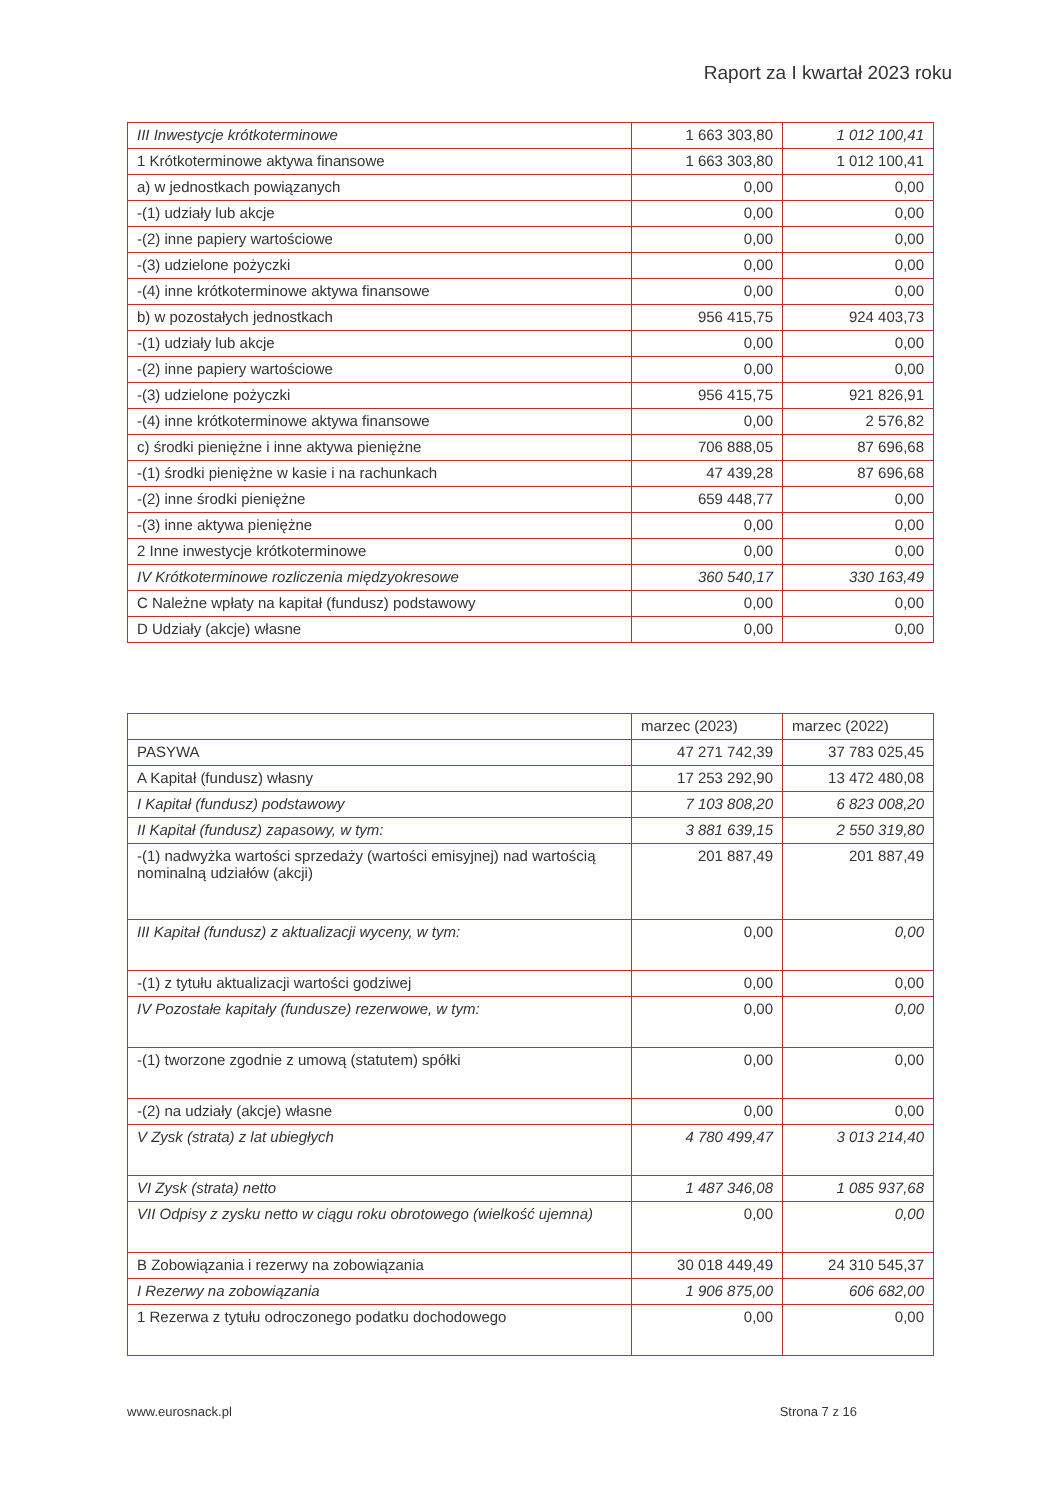Raport za I kwartał 2023 roku
| III Inwestycje krótkoterminowe | 1 663 303,80 | 1 012 100,41 |
| 1 Krótkoterminowe aktywa finansowe | 1 663 303,80 | 1 012 100,41 |
| a) w jednostkach powiązanych | 0,00 | 0,00 |
| -(1) udziały lub akcje | 0,00 | 0,00 |
| -(2) inne papiery wartościowe | 0,00 | 0,00 |
| -(3) udzielone pożyczki | 0,00 | 0,00 |
| -(4) inne krótkoterminowe aktywa finansowe | 0,00 | 0,00 |
| b) w pozostałych jednostkach | 956 415,75 | 924 403,73 |
| -(1) udziały lub akcje | 0,00 | 0,00 |
| -(2) inne papiery wartościowe | 0,00 | 0,00 |
| -(3) udzielone pożyczki | 956 415,75 | 921 826,91 |
| -(4) inne krótkoterminowe aktywa finansowe | 0,00 | 2 576,82 |
| c) środki pieniężne i inne aktywa pieniężne | 706 888,05 | 87 696,68 |
| -(1) środki pieniężne w kasie i na rachunkach | 47 439,28 | 87 696,68 |
| -(2) inne środki pieniężne | 659 448,77 | 0,00 |
| -(3) inne aktywa pieniężne | 0,00 | 0,00 |
| 2 Inne inwestycje krótkoterminowe | 0,00 | 0,00 |
| IV Krótkoterminowe rozliczenia międzyokresowe | 360 540,17 | 330 163,49 |
| C Należne wpłaty na kapitał (fundusz) podstawowy | 0,00 | 0,00 |
| D Udziały (akcje) własne | 0,00 | 0,00 |
| | marzec (2023) | marzec (2022) |
| PASYWA | 47 271 742,39 | 37 783 025,45 |
| A Kapitał (fundusz) własny | 17 253 292,90 | 13 472 480,08 |
| I Kapitał (fundusz) podstawowy | 7 103 808,20 | 6 823 008,20 |
| II Kapitał (fundusz) zapasowy, w tym: | 3 881 639,15 | 2 550 319,80 |
| -(1) nadwyżka wartości sprzedaży (wartości emisyjnej) nad wartością nominalną udziałów (akcji) | 201 887,49 | 201 887,49 |
| III Kapitał (fundusz) z aktualizacji wyceny, w tym: | 0,00 | 0,00 |
| -(1) z tytułu aktualizacji wartości godziwej | 0,00 | 0,00 |
| IV Pozostałe kapitały (fundusze) rezerwowe, w tym: | 0,00 | 0,00 |
| -(1) tworzone zgodnie z umową (statutem) spółki | 0,00 | 0,00 |
| -(2) na udziały (akcje) własne | 0,00 | 0,00 |
| V Zysk (strata) z lat ubiegłych | 4 780 499,47 | 3 013 214,40 |
| VI Zysk (strata) netto | 1 487 346,08 | 1 085 937,68 |
| VII Odpisy z zysku netto w ciągu roku obrotowego (wielkość ujemna) | 0,00 | 0,00 |
| B Zobowiązania i rezerwy na zobowiązania | 30 018 449,49 | 24 310 545,37 |
| I Rezerwy na zobowiązania | 1 906 875,00 | 606 682,00 |
| 1 Rezerwa z tytułu odroczonego podatku dochodowego | 0,00 | 0,00 |
www.eurosnack.pl Strona 7 z 16